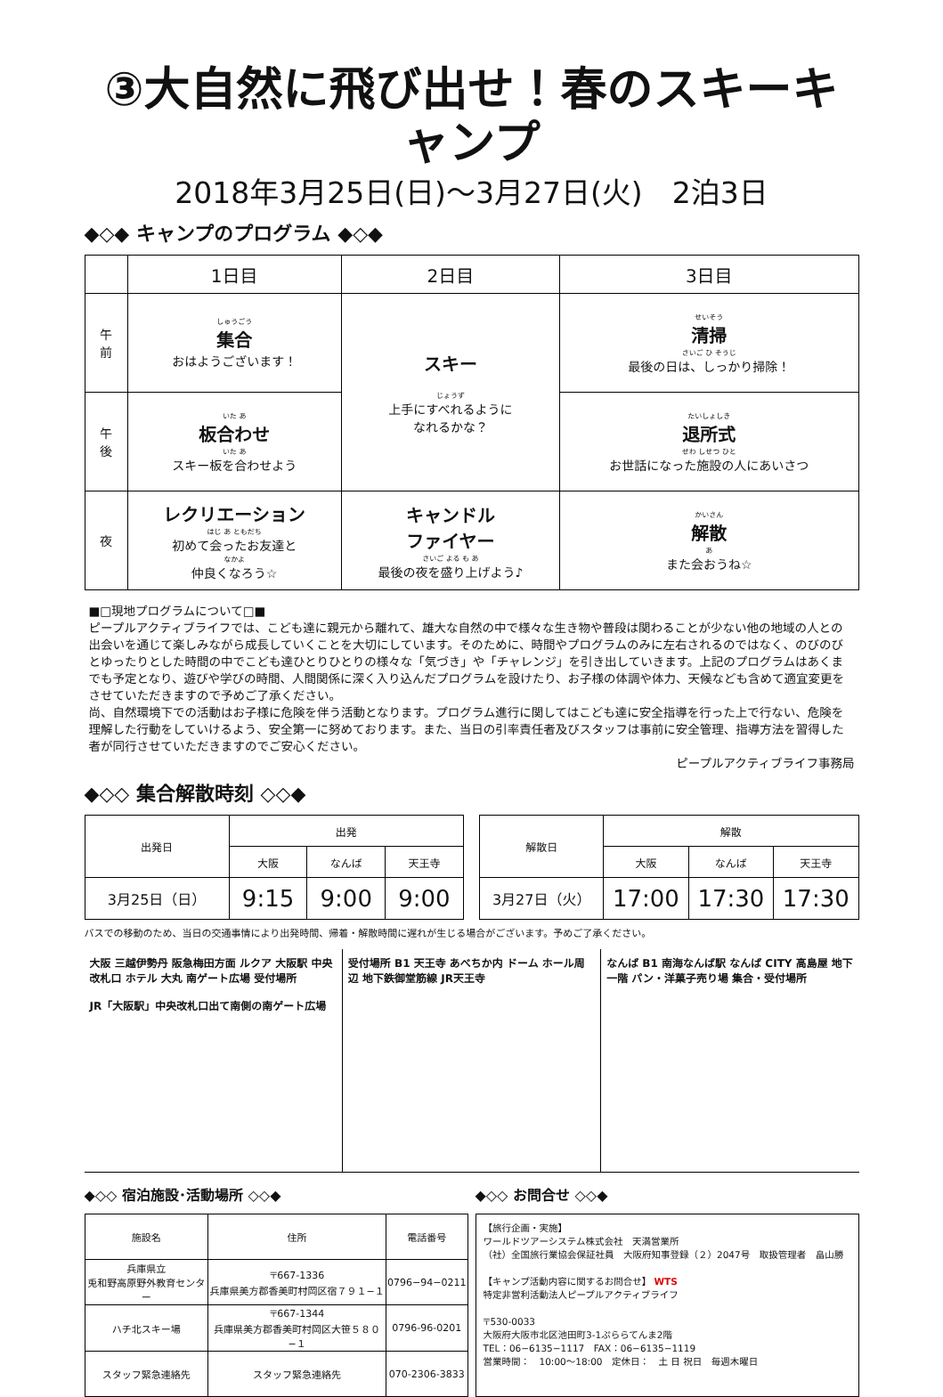③大自然に飛び出せ！春のスキーキャンプ
2018年3月25日(日)～3月27日(火)　2泊3日
◆◇◆ キャンプのプログラム ◆◇◆
| | 1日目 | 2日目 | 3日目 |
| --- | --- | --- | --- |
| 午 前 | しゅうごう 集合 おはようございます！ | スキー じょうず 上手にすべれるように なれるかな？ | せいそう 清掃 さいご ひ そうじ 最後の日は、しっかり掃除！ |
| 午 後 | いた あ 板合わせ いた あ スキー板を合わせよう | | たいしょしき 退所式 せわ しせつ ひと お世話になった施設の人にあいさつ |
| 夜 | レクリエーション はじ あ ともだち 初めて会ったお友達と なかよ 仲良くなろう☆ | キャンドル ファイヤー さいご よる も あ 最後の夜を盛り上げよう♪ | かいさん 解散 あ また会おうね☆ |
■□現地プログラムについて□■
ピープルアクティブライフでは、こども達に親元から離れて、雄大な自然の中で様々な生き物や普段は関わることが少ない他の地域の人との出会いを通じて楽しみながら成長していくことを大切にしています。そのために、時間やプログラムのみに左右されるのではなく、のびのびとゆったりとした時間の中でこども達ひとりひとりの様々な「気づき」や「チャレンジ」を引き出していきます。上記のプログラムはあくまでも予定となり、遊びや学びの時間、人間関係に深く入り込んだプログラムを設けたり、お子様の体調や体力、天候なども含めて適宜変更をさせていただきますので予めご了承ください。
尚、自然環境下での活動はお子様に危険を伴う活動となります。プログラム進行に関してはこども達に安全指導を行った上で行ない、危険を理解した行動をしていけるよう、安全第一に努めております。また、当日の引率責任者及びスタッフは事前に安全管理、指導方法を習得した者が同行させていただきますのでご安心ください。
ピープルアクティブライフ事務局
◆◇◇ 集合解散時刻 ◇◇◆
| 出発日 | 出発 | | |
| | 大阪 | なんば | 天王寺 |
| 3月25日（日） | 9:15 | 9:00 | 9:00 |
| 解散日 | 解散 | | |
| | 大阪 | なんば | 天王寺 |
| 3月27日（火） | 17:00 | 17:30 | 17:30 |
バスでの移動のため、当日の交通事情により出発時間、帰着・解散時間に遅れが生じる場合がございます。予めご了承ください。
大阪 三越伊勢丹 阪急梅田方面 ルクア 大阪駅 中央改札口 ホテル 大丸 南ゲート広場 受付場所
JR「大阪駅」中央改札口出て南側の南ゲート広場
受付場所 B1 天王寺 あべちか内 ドーム ホール周辺 地下鉄御堂筋線 JR天王寺
なんば B1 南海なんば駅 なんば CITY 高島屋 地下一階 パン・洋菓子売り場 集合・受付場所
◆◇◇ 宿泊施設･活動場所 ◇◇◆
| 施設名 | 住所 | 電話番号 |
| 兵庫県立 兎和野高原野外教育センター | 〒667-1336 兵庫県美方郡香美町村岡区宿７９１−１ | 0796−94−0211 |
| ハチ北スキー場 | 〒667-1344 兵庫県美方郡香美町村岡区大笹５８０−１ | 0796-96-0201 |
| スタッフ緊急連絡先 | スタッフ緊急連絡先 | 070-2306-3833 |
◆◇◇ お問合せ ◇◇◆
【旅行企画・実施】
ワールドツアーシステム株式会社　天満営業所
（社）全国旅行業協会保証社員　大阪府知事登録（２）2047号　取扱管理者　畠山勝
【キャンプ活動内容に関するお問合せ】 WTS
特定非営利活動法人ピープルアクティブライフ
〒530-0033
大阪府大阪市北区池田町3-1ぷららてんま2階
TEL：06−6135−1117　FAX：06−6135−1119
営業時間：　10:00〜18:00　定休日：　土 日 祝日　毎週木曜日